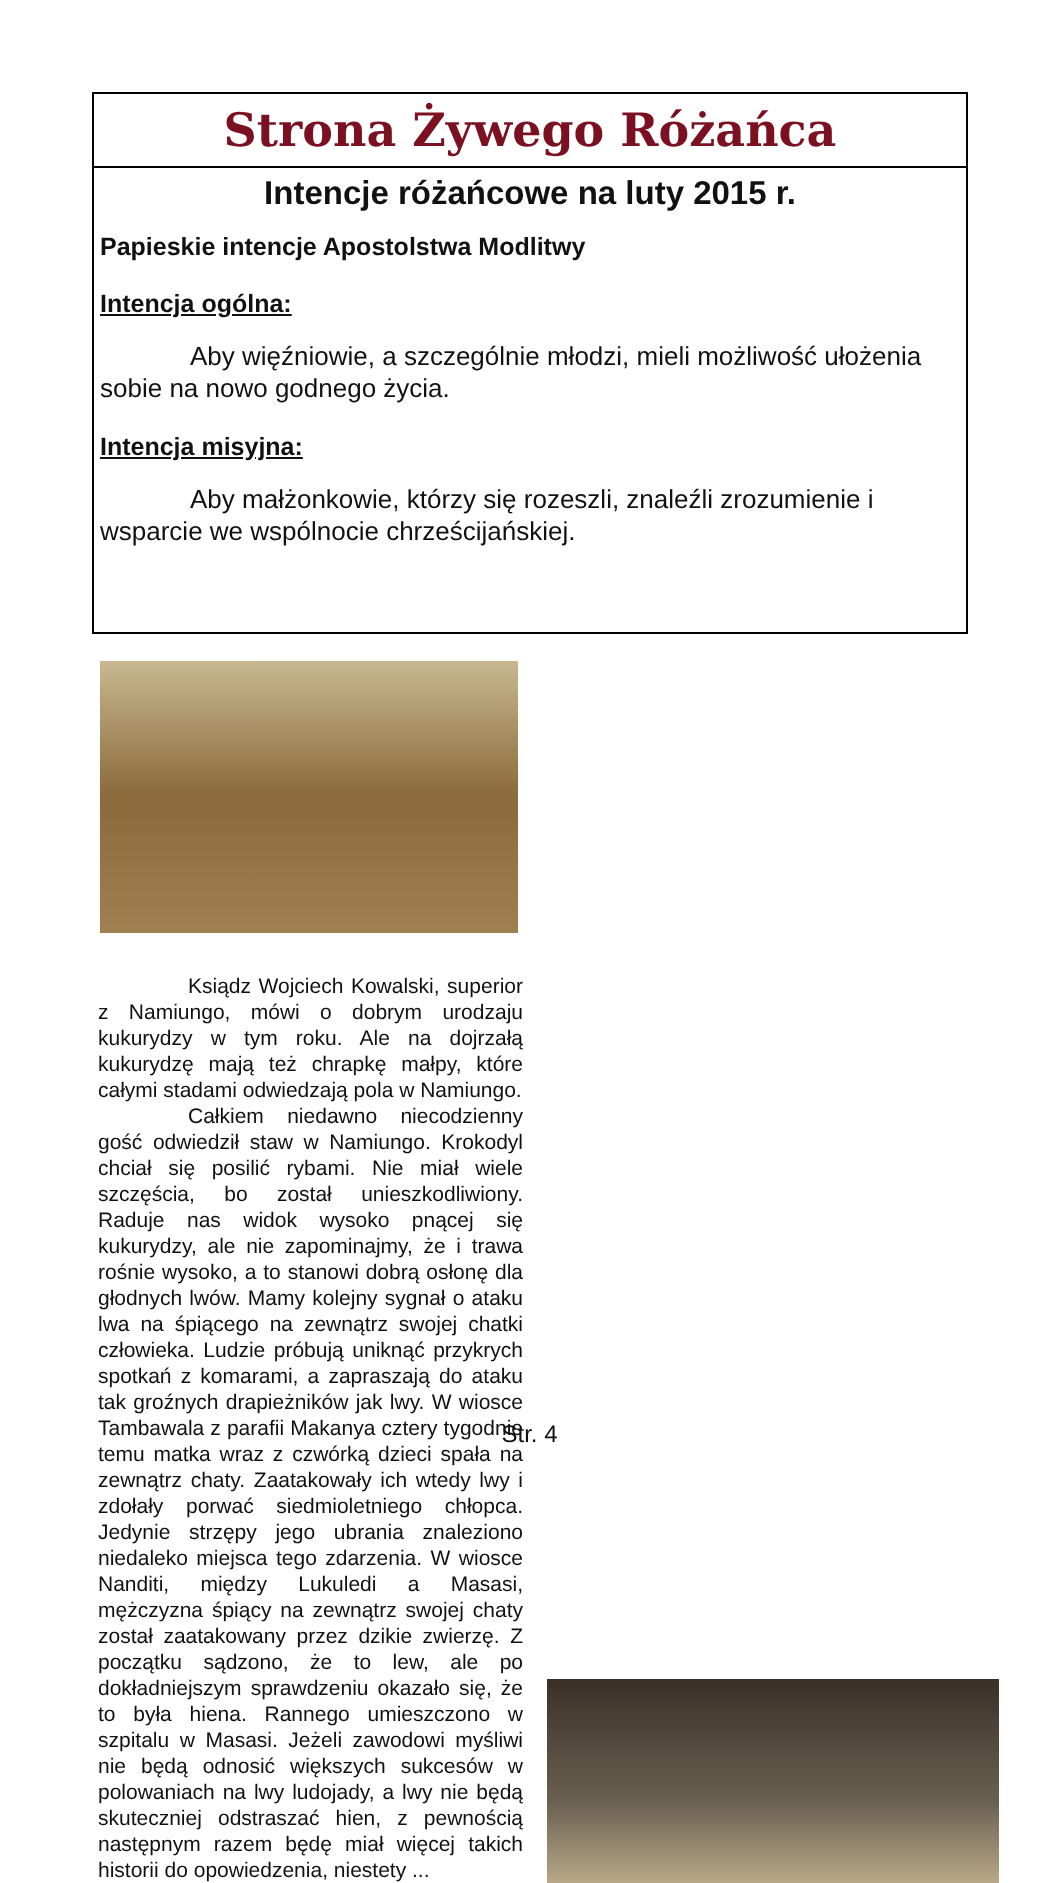Strona Żywego Różańca
Intencje różańcowe na luty 2015 r.
Papieskie intencje Apostolstwa Modlitwy
Intencja ogólna:
Aby więźniowie, a szczególnie młodzi, mieli możliwość ułożenia sobie na nowo godnego życia.
Intencja misyjna:
Aby małżonkowie, którzy się rozeszli, znaleźli zrozumienie i wsparcie we wspólnocie chrześcijańskiej.
Ksiądz Wojciech Kowalski, superior z Namiungo, mówi o dobrym urodzaju kukurydzy w tym roku. Ale na dojrzałą kukurydzę mają też chrapkę małpy, które całymi stadami odwiedzają pola w Namiungo.
Całkiem niedawno niecodzienny gość odwiedził staw w Namiungo. Krokodyl chciał się posilić rybami. Nie miał wiele szczęścia, bo został unieszkodliwiony. Raduje nas widok wysoko pnącej się kukurydzy, ale nie zapominajmy, że i trawa rośnie wysoko, a to stanowi dobrą osłonę dla głodnych lwów. Mamy kolejny sygnał o ataku lwa na śpiącego na zewnątrz swojej chatki człowieka. Ludzie próbują uniknąć przykrych spotkań z komarami, a zapraszają do ataku tak groźnych drapieżników jak lwy. W wiosce Tambawala z parafii Makanya cztery tygodnie temu matka wraz z czwórką dzieci spała na zewnątrz chaty. Zaatakowały ich wtedy lwy i zdołały porwać siedmioletniego chłopca. Jedynie strzępy jego ubrania znaleziono niedaleko miejsca tego zdarzenia. W wiosce Nanditi, między Lukuledi a Masasi, mężczyzna śpiący na zewnątrz swojej chaty został zaatakowany przez dzikie zwierzę. Z początku sądzono, że to lew, ale po dokładniejszym sprawdzeniu okazało się, że to była hiena. Rannego umieszczono w szpitalu w Masasi. Jeżeli zawodowi myśliwi nie będą odnosić większych sukcesów w polowaniach na lwy ludojady, a lwy nie będą skuteczniej odstraszać hien, z pewnością następnym razem będę miał więcej takich historii do opowiedzenia, niestety ...
Str. 4